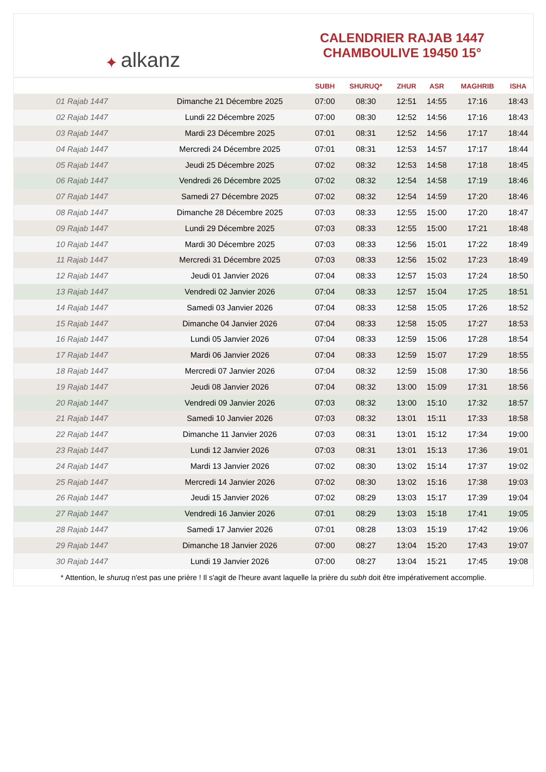✦ alkanz
CALENDRIER RAJAB 1447
CHAMBOULIVE 19450 15°
| | | SUBH | SHURUQ* | ZHUR | ASR | MAGHRIB | ISHA |
| --- | --- | --- | --- | --- | --- | --- | --- |
| 01 Rajab 1447 | Dimanche 21 Décembre 2025 | 07:00 | 08:30 | 12:51 | 14:55 | 17:16 | 18:43 |
| 02 Rajab 1447 | Lundi 22 Décembre 2025 | 07:00 | 08:30 | 12:52 | 14:56 | 17:16 | 18:43 |
| 03 Rajab 1447 | Mardi 23 Décembre 2025 | 07:01 | 08:31 | 12:52 | 14:56 | 17:17 | 18:44 |
| 04 Rajab 1447 | Mercredi 24 Décembre 2025 | 07:01 | 08:31 | 12:53 | 14:57 | 17:17 | 18:44 |
| 05 Rajab 1447 | Jeudi 25 Décembre 2025 | 07:02 | 08:32 | 12:53 | 14:58 | 17:18 | 18:45 |
| 06 Rajab 1447 | Vendredi 26 Décembre 2025 | 07:02 | 08:32 | 12:54 | 14:58 | 17:19 | 18:46 |
| 07 Rajab 1447 | Samedi 27 Décembre 2025 | 07:02 | 08:32 | 12:54 | 14:59 | 17:20 | 18:46 |
| 08 Rajab 1447 | Dimanche 28 Décembre 2025 | 07:03 | 08:33 | 12:55 | 15:00 | 17:20 | 18:47 |
| 09 Rajab 1447 | Lundi 29 Décembre 2025 | 07:03 | 08:33 | 12:55 | 15:00 | 17:21 | 18:48 |
| 10 Rajab 1447 | Mardi 30 Décembre 2025 | 07:03 | 08:33 | 12:56 | 15:01 | 17:22 | 18:49 |
| 11 Rajab 1447 | Mercredi 31 Décembre 2025 | 07:03 | 08:33 | 12:56 | 15:02 | 17:23 | 18:49 |
| 12 Rajab 1447 | Jeudi 01 Janvier 2026 | 07:04 | 08:33 | 12:57 | 15:03 | 17:24 | 18:50 |
| 13 Rajab 1447 | Vendredi 02 Janvier 2026 | 07:04 | 08:33 | 12:57 | 15:04 | 17:25 | 18:51 |
| 14 Rajab 1447 | Samedi 03 Janvier 2026 | 07:04 | 08:33 | 12:58 | 15:05 | 17:26 | 18:52 |
| 15 Rajab 1447 | Dimanche 04 Janvier 2026 | 07:04 | 08:33 | 12:58 | 15:05 | 17:27 | 18:53 |
| 16 Rajab 1447 | Lundi 05 Janvier 2026 | 07:04 | 08:33 | 12:59 | 15:06 | 17:28 | 18:54 |
| 17 Rajab 1447 | Mardi 06 Janvier 2026 | 07:04 | 08:33 | 12:59 | 15:07 | 17:29 | 18:55 |
| 18 Rajab 1447 | Mercredi 07 Janvier 2026 | 07:04 | 08:32 | 12:59 | 15:08 | 17:30 | 18:56 |
| 19 Rajab 1447 | Jeudi 08 Janvier 2026 | 07:04 | 08:32 | 13:00 | 15:09 | 17:31 | 18:56 |
| 20 Rajab 1447 | Vendredi 09 Janvier 2026 | 07:03 | 08:32 | 13:00 | 15:10 | 17:32 | 18:57 |
| 21 Rajab 1447 | Samedi 10 Janvier 2026 | 07:03 | 08:32 | 13:01 | 15:11 | 17:33 | 18:58 |
| 22 Rajab 1447 | Dimanche 11 Janvier 2026 | 07:03 | 08:31 | 13:01 | 15:12 | 17:34 | 19:00 |
| 23 Rajab 1447 | Lundi 12 Janvier 2026 | 07:03 | 08:31 | 13:01 | 15:13 | 17:36 | 19:01 |
| 24 Rajab 1447 | Mardi 13 Janvier 2026 | 07:02 | 08:30 | 13:02 | 15:14 | 17:37 | 19:02 |
| 25 Rajab 1447 | Mercredi 14 Janvier 2026 | 07:02 | 08:30 | 13:02 | 15:16 | 17:38 | 19:03 |
| 26 Rajab 1447 | Jeudi 15 Janvier 2026 | 07:02 | 08:29 | 13:03 | 15:17 | 17:39 | 19:04 |
| 27 Rajab 1447 | Vendredi 16 Janvier 2026 | 07:01 | 08:29 | 13:03 | 15:18 | 17:41 | 19:05 |
| 28 Rajab 1447 | Samedi 17 Janvier 2026 | 07:01 | 08:28 | 13:03 | 15:19 | 17:42 | 19:06 |
| 29 Rajab 1447 | Dimanche 18 Janvier 2026 | 07:00 | 08:27 | 13:04 | 15:20 | 17:43 | 19:07 |
| 30 Rajab 1447 | Lundi 19 Janvier 2026 | 07:00 | 08:27 | 13:04 | 15:21 | 17:45 | 19:08 |
* Attention, le shuruq n'est pas une prière ! Il s'agit de l'heure avant laquelle la prière du subh doit être impérativement accomplie.